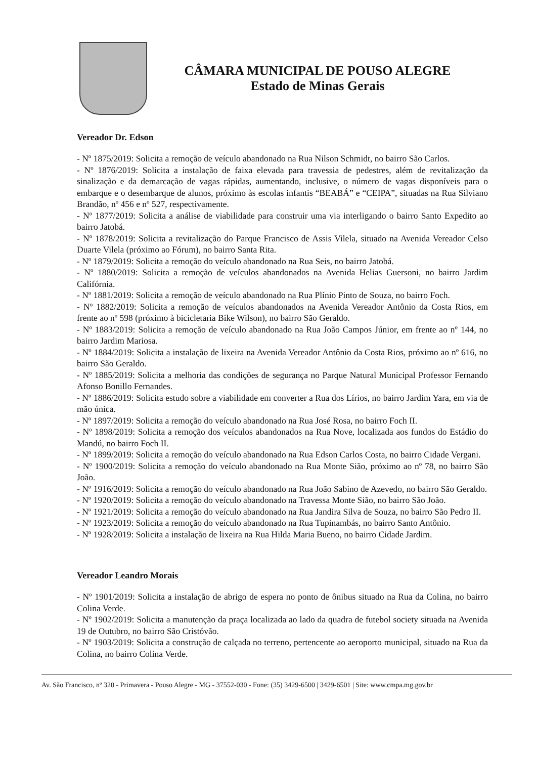CÂMARA MUNICIPAL DE POUSO ALEGRE
Estado de Minas Gerais
Vereador Dr. Edson
- Nº 1875/2019: Solicita a remoção de veículo abandonado na Rua Nilson Schmidt, no bairro São Carlos.
- Nº 1876/2019: Solicita a instalação de faixa elevada para travessia de pedestres, além de revitalização da sinalização e da demarcação de vagas rápidas, aumentando, inclusive, o número de vagas disponíveis para o embarque e o desembarque de alunos, próximo às escolas infantis “BEABÁ” e “CEIPA”, situadas na Rua Silviano Brandão, nº 456 e nº 527, respectivamente.
- Nº 1877/2019: Solicita a análise de viabilidade para construir uma via interligando o bairro Santo Expedito ao bairro Jatobá.
- Nº 1878/2019: Solicita a revitalização do Parque Francisco de Assis Vilela, situado na Avenida Vereador Celso Duarte Vilela (próximo ao Fórum), no bairro Santa Rita.
- Nº 1879/2019: Solicita a remoção do veículo abandonado na Rua Seis, no bairro Jatobá.
- Nº 1880/2019: Solicita a remoção de veículos abandonados na Avenida Helias Guersoni, no bairro Jardim Califórnia.
- Nº 1881/2019: Solicita a remoção de veículo abandonado na Rua Plínio Pinto de Souza, no bairro Foch.
- Nº 1882/2019: Solicita a remoção de veículos abandonados na Avenida Vereador Antônio da Costa Rios, em frente ao nº 598 (próximo à bicicletaria Bike Wilson), no bairro São Geraldo.
- Nº 1883/2019: Solicita a remoção de veículo abandonado na Rua João Campos Júnior, em frente ao nº 144, no bairro Jardim Mariosa.
- Nº 1884/2019: Solicita a instalação de lixeira na Avenida Vereador Antônio da Costa Rios, próximo ao nº 616, no bairro São Geraldo.
- Nº 1885/2019: Solicita a melhoria das condições de segurança no Parque Natural Municipal Professor Fernando Afonso Bonillo Fernandes.
- Nº 1886/2019: Solicita estudo sobre a viabilidade em converter a Rua dos Lírios, no bairro Jardim Yara, em via de mão única.
- Nº 1897/2019: Solicita a remoção do veículo abandonado na Rua José Rosa, no bairro Foch II.
- Nº 1898/2019: Solicita a remoção dos veículos abandonados na Rua Nove, localizada aos fundos do Estádio do Mandú, no bairro Foch II.
- Nº 1899/2019: Solicita a remoção do veículo abandonado na Rua Edson Carlos Costa, no bairro Cidade Vergani.
- Nº 1900/2019: Solicita a remoção do veículo abandonado na Rua Monte Sião, próximo ao nº 78, no bairro São João.
- Nº 1916/2019: Solicita a remoção do veículo abandonado na Rua João Sabino de Azevedo, no bairro São Geraldo.
- Nº 1920/2019: Solicita a remoção do veículo abandonado na Travessa Monte Sião, no bairro São João.
- Nº 1921/2019: Solicita a remoção do veículo abandonado na Rua Jandira Silva de Souza, no bairro São Pedro II.
- Nº 1923/2019: Solicita a remoção do veículo abandonado na Rua Tupinambás, no bairro Santo Antônio.
- Nº 1928/2019: Solicita a instalação de lixeira na Rua Hilda Maria Bueno, no bairro Cidade Jardim.
Vereador Leandro Morais
- Nº 1901/2019: Solicita a instalação de abrigo de espera no ponto de ônibus situado na Rua da Colina, no bairro Colina Verde.
- Nº 1902/2019: Solicita a manutenção da praça localizada ao lado da quadra de futebol society situada na Avenida 19 de Outubro, no bairro São Cristóvão.
- Nº 1903/2019: Solicita a construção de calçada no terreno, pertencente ao aeroporto municipal, situado na Rua da Colina, no bairro Colina Verde.
Av. São Francisco, nº 320 - Primavera - Pouso Alegre - MG - 37552-030 - Fone: (35) 3429-6500 | 3429-6501 | Site: www.cmpa.mg.gov.br